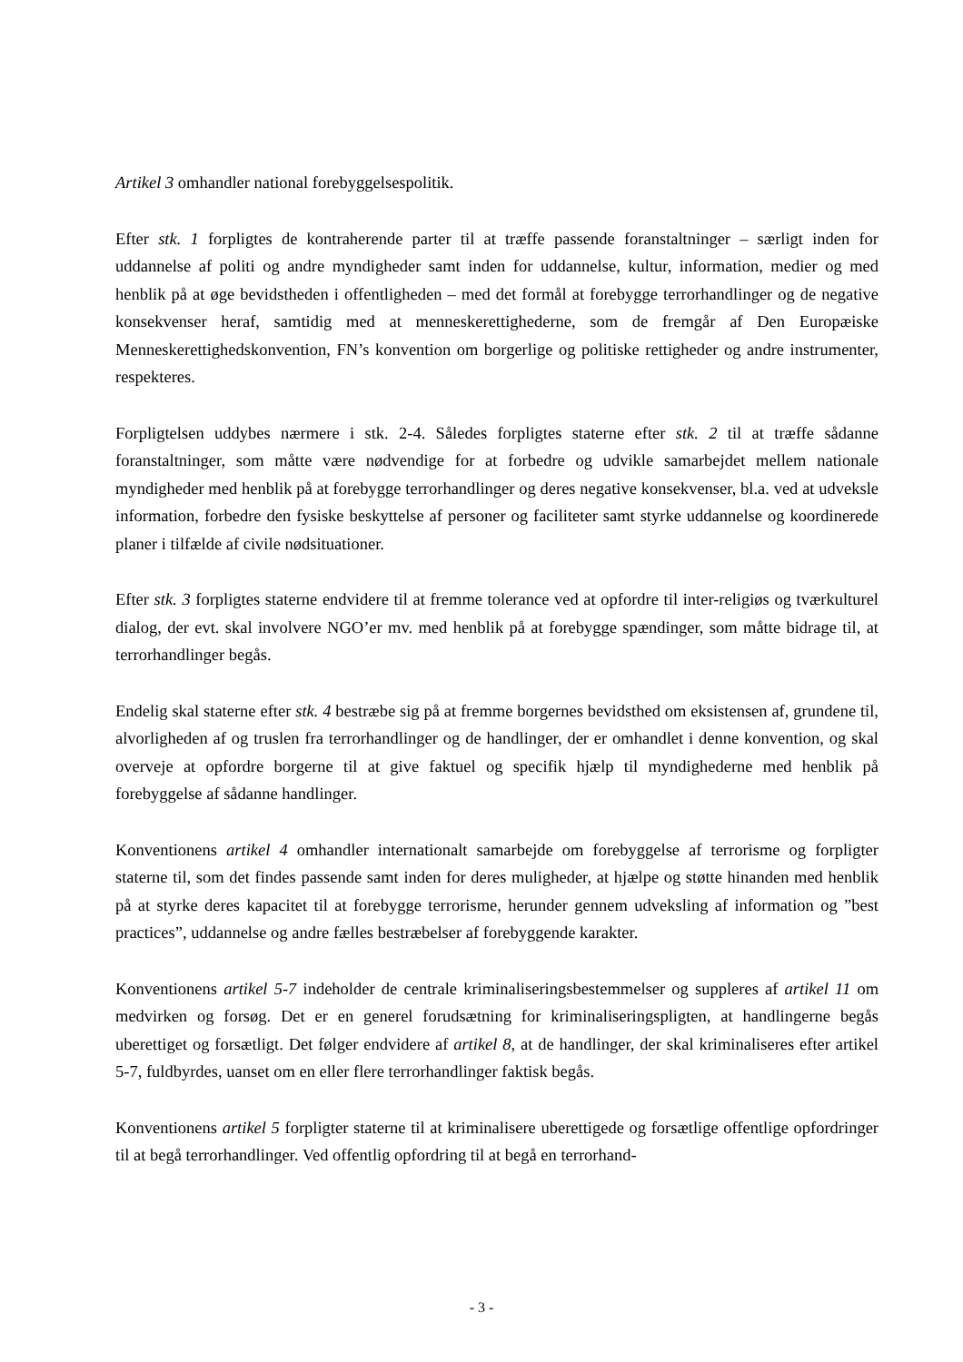Artikel 3 omhandler national forebyggelsespolitik.
Efter stk. 1 forpligtes de kontraherende parter til at træffe passende foranstaltninger – særligt inden for uddannelse af politi og andre myndigheder samt inden for uddannelse, kultur, information, medier og med henblik på at øge bevidstheden i offentligheden – med det formål at forebygge terrorhandlinger og de negative konsekvenser heraf, samtidig med at menneskerettighederne, som de fremgår af Den Europæiske Menneskerettighedskonvention, FN’s konvention om borgerlige og politiske rettigheder og andre instrumenter, respekteres.
Forpligtelsen uddybes nærmere i stk. 2-4. Således forpligtes staterne efter stk. 2 til at træffe sådanne foranstaltninger, som måtte være nødvendige for at forbedre og udvikle samarbejdet mellem nationale myndigheder med henblik på at forebygge terrorhandlinger og deres negative konsekvenser, bl.a. ved at udveksle information, forbedre den fysiske beskyttelse af personer og faciliteter samt styrke uddannelse og koordinerede planer i tilfælde af civile nødsituationer.
Efter stk. 3 forpligtes staterne endvidere til at fremme tolerance ved at opfordre til inter-religiøs og tværkulturel dialog, der evt. skal involvere NGO’er mv. med henblik på at forebygge spændinger, som måtte bidrage til, at terrorhandlinger begås.
Endelig skal staterne efter stk. 4 bestræbe sig på at fremme borgernes bevidsthed om eksistensen af, grundene til, alvorligheden af og truslen fra terrorhandlinger og de handlinger, der er omhandlet i denne konvention, og skal overveje at opfordre borgerne til at give faktuel og specifik hjælp til myndighederne med henblik på forebyggelse af sådanne handlinger.
Konventionens artikel 4 omhandler internationalt samarbejde om forebyggelse af terrorisme og forpligter staterne til, som det findes passende samt inden for deres muligheder, at hjælpe og støtte hinanden med henblik på at styrke deres kapacitet til at forebygge terrorisme, herunder gennem udveksling af information og ”best practices”, uddannelse og andre fælles bestræbelser af forebyggende karakter.
Konventionens artikel 5-7 indeholder de centrale kriminaliseringsbestemmelser og suppleres af artikel 11 om medvirken og forsøg. Det er en generel forudsætning for kriminaliseringspligten, at handlingerne begås uberettiget og forsætligt. Det følger endvidere af artikel 8, at de handlinger, der skal kriminaliseres efter artikel 5-7, fuldbyrdes, uanset om en eller flere terrorhandlinger faktisk begås.
Konventionens artikel 5 forpligter staterne til at kriminalisere uberettigede og forsætlige offentlige opfordringer til at begå terrorhandlinger. Ved offentlig opfordring til at begå en terrorhand-
- 3 -